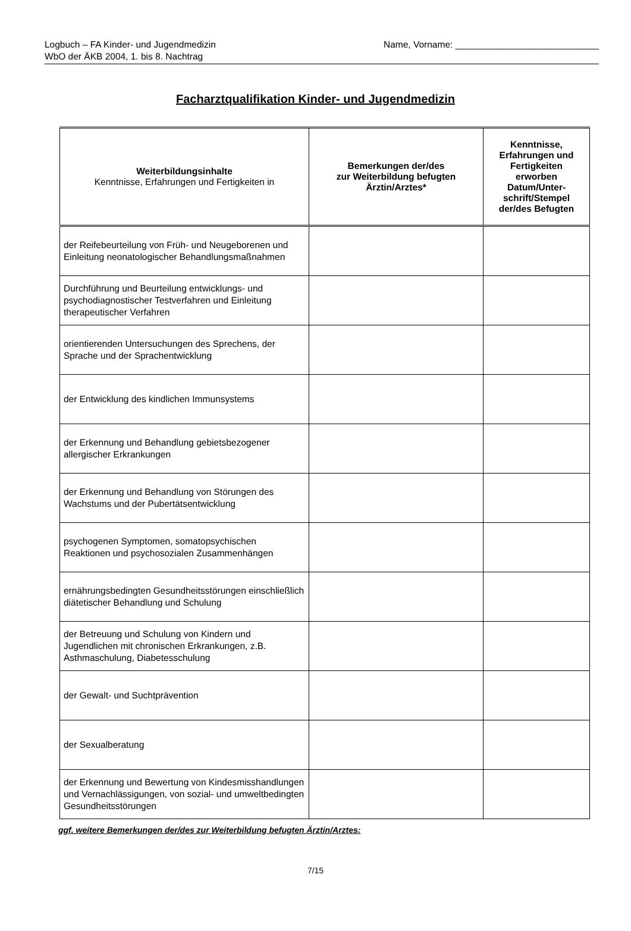Logbuch – FA Kinder- und Jugendmedizin
WbO der ÄKB 2004, 1. bis 8. Nachtrag
Name, Vorname: ____________________________
Facharztqualifikation Kinder- und Jugendmedizin
| Weiterbildungsinhalte Kenntnisse, Erfahrungen und Fertigkeiten in | Bemerkungen der/des zur Weiterbildung befugten Ärztin/Arztes* | Kenntnisse, Erfahrungen und Fertigkeiten erworben Datum/Unter- schrift/Stempel der/des Befugten |
| --- | --- | --- |
| der Reifebeurteilung von Früh- und Neugeborenen und Einleitung neonatologischer Behandlungsmaßnahmen | | |
| Durchführung und Beurteilung entwicklungs- und psychodiagnostischer Testverfahren und Einleitung therapeutischer Verfahren | | |
| orientierenden Untersuchungen des Sprechens, der Sprache und der Sprachentwicklung | | |
| der Entwicklung des kindlichen Immunsystems | | |
| der Erkennung und Behandlung gebietsbezogener allergischer Erkrankungen | | |
| der Erkennung und Behandlung von Störungen des Wachstums und der Pubertätsentwicklung | | |
| psychogenen Symptomen, somatopsychischen Reaktionen und psychosozialen Zusammenhängen | | |
| ernährungsbedingten Gesundheitsstörungen einschließlich diätetischer Behandlung und Schulung | | |
| der Betreuung und Schulung von Kindern und Jugendlichen mit chronischen Erkrankungen, z.B. Asthmaschulung, Diabetesschulung | | |
| der Gewalt- und Suchtprävention | | |
| der Sexualberatung | | |
| der Erkennung und Bewertung von Kindesmisshandlungen und Vernachlässigungen, von sozial- und umweltbedingten Gesundheitsstörungen | | |
ggf. weitere Bemerkungen der/des zur Weiterbildung befugten Ärztin/Arztes:
7/15